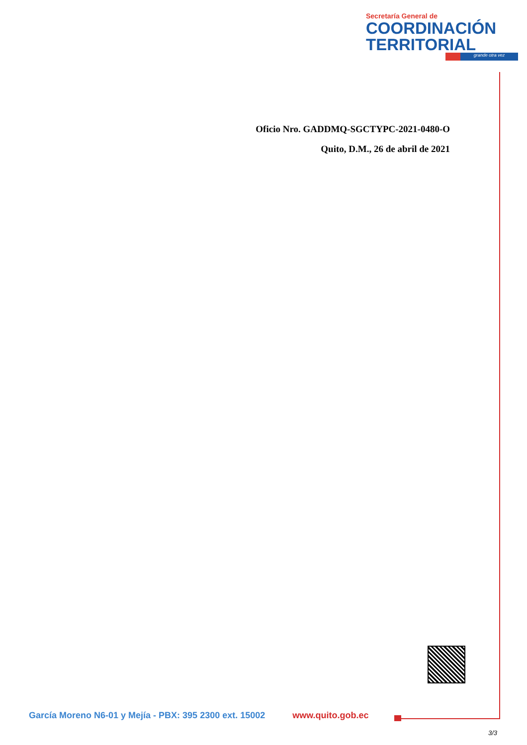Secretaría General de
COORDINACIÓN
TERRITORIAL
grande otra vez
Oficio Nro. GADDMQ-SGCTYPC-2021-0480-O
Quito, D.M., 26 de abril de 2021
García Moreno N6-01 y Mejía - PBX: 395 2300 ext. 15002 www.quito.gob.ec
3/3